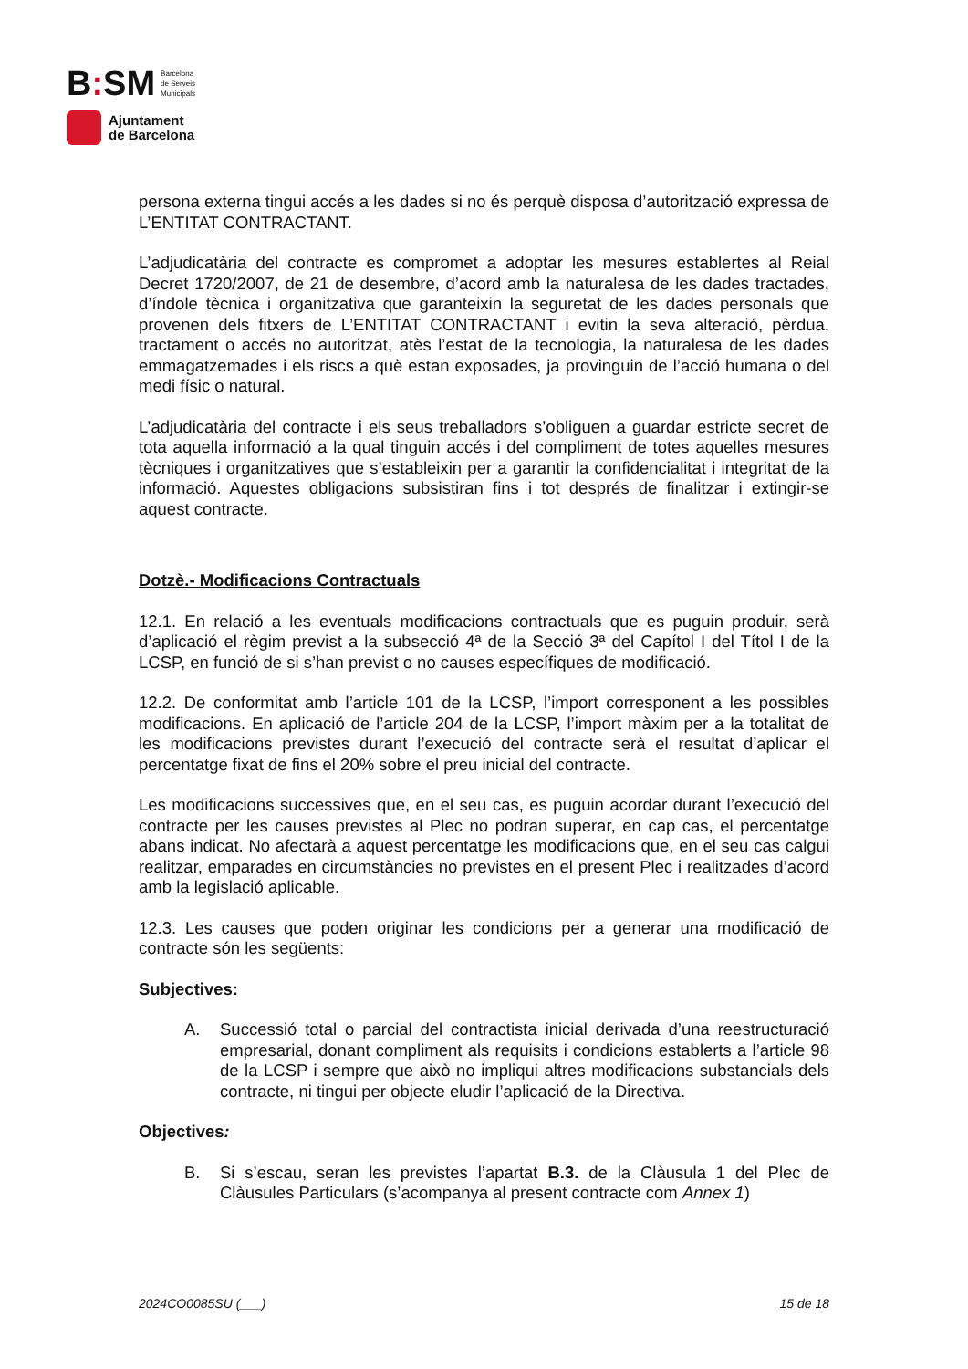B: SM Barcelona
de Serveis
Municipals
Ajuntament
de Barcelona
persona externa tingui accés a les dades si no és perquè disposa d’autorització expressa de L’ENTITAT CONTRACTANT.
L’adjudicatària del contracte es compromet a adoptar les mesures establertes al Reial Decret 1720/2007, de 21 de desembre, d’acord amb la naturalesa de les dades tractades, d’índole tècnica i organitzativa que garanteixin la seguretat de les dades personals que provenen dels fitxers de L’ENTITAT CONTRACTANT i evitin la seva alteració, pèrdua, tractament o accés no autoritzat, atès l’estat de la tecnologia, la naturalesa de les dades emmagatzemades i els riscs a què estan exposades, ja provinguin de l’acció humana o del medi físic o natural.
L’adjudicatària del contracte i els seus treballadors s’obliguen a guardar estricte secret de tota aquella informació a la qual tinguin accés i del compliment de totes aquelles mesures tècniques i organitzatives que s’estableixin per a garantir la confidencialitat i integritat de la informació. Aquestes obligacions subsistiran fins i tot després de finalitzar i extingir-se aquest contracte.
Dotzè.- Modificacions Contractuals
12.1. En relació a les eventuals modificacions contractuals que es puguin produir, serà d’aplicació el règim previst a la subsecció 4ª de la Secció 3ª del Capítol I del Títol I de la LCSP, en funció de si s’han previst o no causes específiques de modificació.
12.2. De conformitat amb l’article 101 de la LCSP, l’import corresponent a les possibles modificacions. En aplicació de l’article 204 de la LCSP, l’import màxim per a la totalitat de les modificacions previstes durant l’execució del contracte serà el resultat d’aplicar el percentatge fixat de fins el 20% sobre el preu inicial del contracte.
Les modificacions successives que, en el seu cas, es puguin acordar durant l’execució del contracte per les causes previstes al Plec no podran superar, en cap cas, el percentatge abans indicat. No afectarà a aquest percentatge les modificacions que, en el seu cas calgui realitzar, emparades en circumstàncies no previstes en el present Plec i realitzades d’acord amb la legislació aplicable.
12.3. Les causes que poden originar les condicions per a generar una modificació de contracte són les següents:
Subjectives:
A. Successió total o parcial del contractista inicial derivada d’una reestructuració empresarial, donant compliment als requisits i condicions establerts a l’article 98 de la LCSP i sempre que això no impliqui altres modificacions substancials dels contracte, ni tingui per objecte eludir l’aplicació de la Directiva.
Objectives:
B. Si s’escau, seran les previstes l’apartat B.3. de la Clàusula 1 del Plec de Clàusules Particulars (s’acompanya al present contracte com Annex 1)
2024CO0085SU (___) 15 de 18